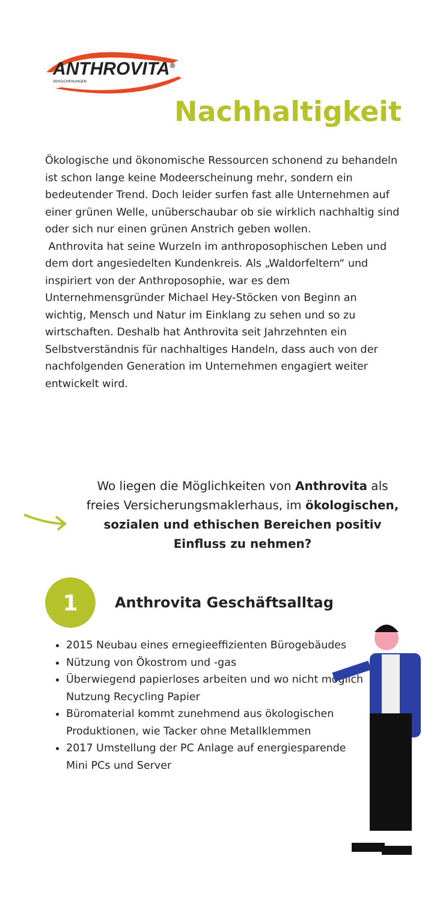ANTHROVITA<sup>®</sup>
VERSICHERUNGEN
Nachhaltigkeit
Ökologische und ökonomische Ressourcen schonend zu behandeln ist schon lange keine Modeerscheinung mehr, sondern ein bedeutender Trend. Doch leider surfen fast alle Unternehmen auf einer grünen Welle, unüberschaubar ob sie wirklich nachhaltig sind oder sich nur einen grünen Anstrich geben wollen.
Anthrovita hat seine Wurzeln im anthroposophischen Leben und dem dort angesiedelten Kundenkreis. Als „Waldorfeltern“ und inspiriert von der Anthroposophie, war es dem Unternehmensgründer Michael Hey-Stöcken von Beginn an wichtig, Mensch und Natur im Einklang zu sehen und so zu wirtschaften. Deshalb hat Anthrovita seit Jahrzehnten ein Selbstverständnis für nachhaltiges Handeln, dass auch von der nachfolgenden Generation im Unternehmen engagiert weiter entwickelt wird.
Wo liegen die Möglichkeiten von Anthrovita als freies Versicherungsmaklerhaus, im ökologischen, sozialen und ethischen Bereichen positiv Einfluss zu nehmen?
1
Anthrovita Geschäftsalltag
2015 Neubau eines ernegieeffizienten Bürogebäudes
Nützung von Ökostrom und -gas
Überwiegend papierloses arbeiten und wo nicht möglich Nutzung Recycling Papier
Büromaterial kommt zunehmend aus ökologischen Produktionen, wie Tacker ohne Metallklemmen
2017 Umstellung der PC Anlage auf energiesparende Mini PCs und Server